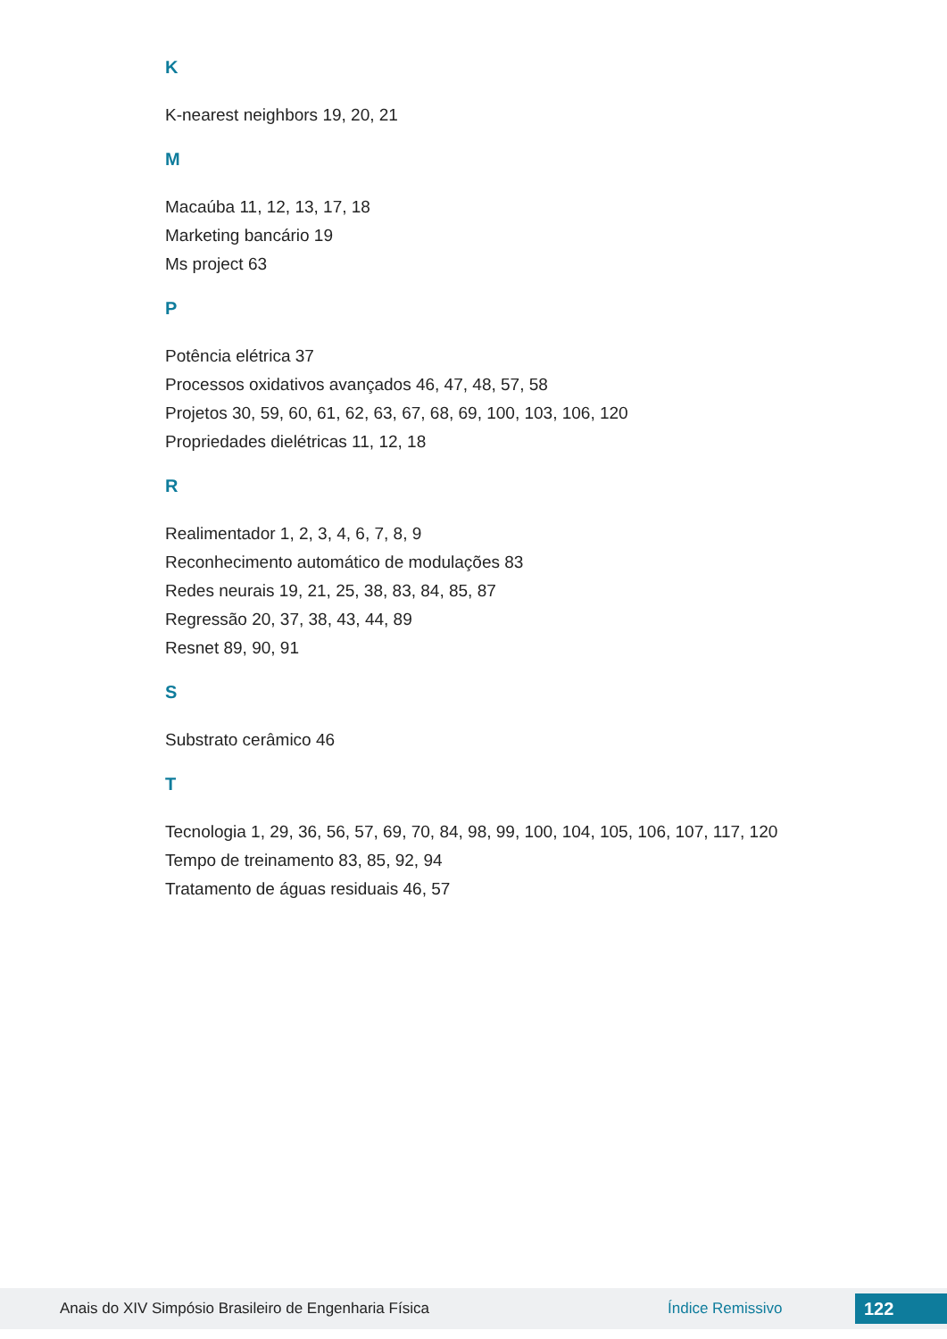K
K-nearest neighbors 19, 20, 21
M
Macaúba 11, 12, 13, 17, 18
Marketing bancário 19
Ms project 63
P
Potência elétrica 37
Processos oxidativos avançados 46, 47, 48, 57, 58
Projetos 30, 59, 60, 61, 62, 63, 67, 68, 69, 100, 103, 106, 120
Propriedades dielétricas 11, 12, 18
R
Realimentador 1, 2, 3, 4, 6, 7, 8, 9
Reconhecimento automático de modulações 83
Redes neurais 19, 21, 25, 38, 83, 84, 85, 87
Regressão 20, 37, 38, 43, 44, 89
Resnet 89, 90, 91
S
Substrato cerâmico 46
T
Tecnologia 1, 29, 36, 56, 57, 69, 70, 84, 98, 99, 100, 104, 105, 106, 107, 117, 120
Tempo de treinamento 83, 85, 92, 94
Tratamento de águas residuais 46, 57
Anais do XIV Simpósio Brasileiro de Engenharia Física Índice Remissivo 122